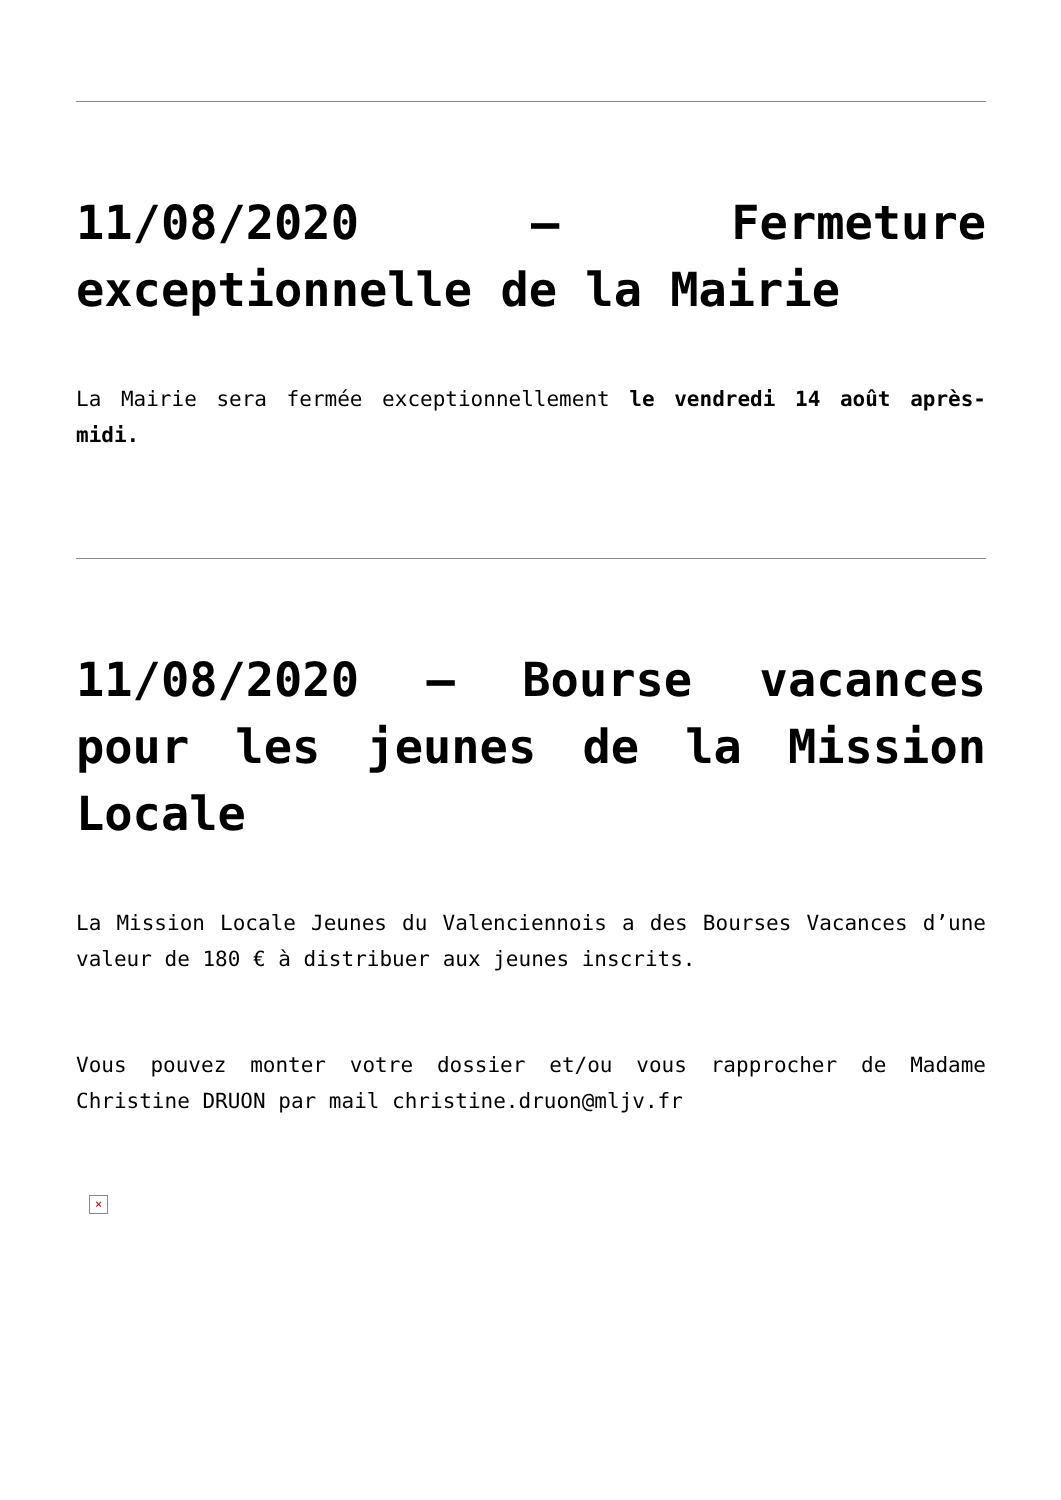11/08/2020 – Fermeture exceptionnelle de la Mairie
La Mairie sera fermée exceptionnellement le vendredi 14 août après-midi.
11/08/2020 – Bourse vacances pour les jeunes de la Mission Locale
La Mission Locale Jeunes du Valenciennois a des Bourses Vacances d’une valeur de 180 € à distribuer aux jeunes inscrits.
Vous pouvez monter votre dossier et/ou vous rapprocher de Madame Christine DRUON par mail christine.druon@mljv.fr
×